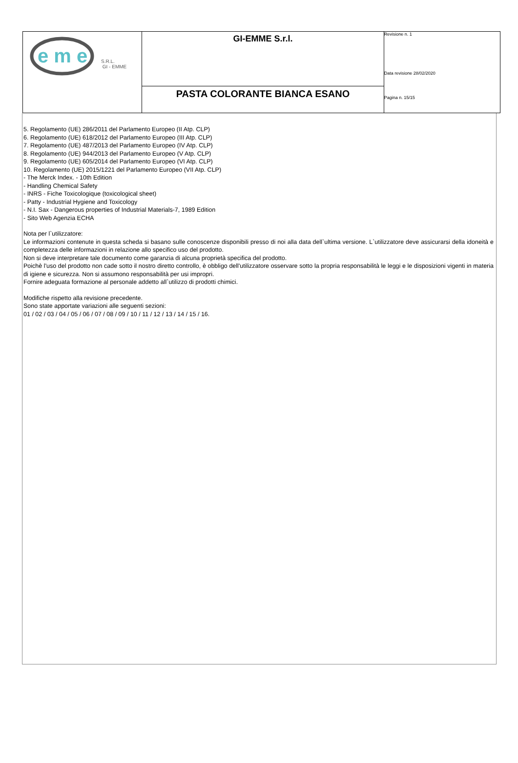| e m e S.R.L. GI - EMME | GI-EMME S.r.l. | Revisione n. 1 Data revisione 28/02/2020 Pagina n. 15/15 |
| | PASTA COLORANTE BIANCA ESANO | |
5. Regolamento (UE) 286/2011 del Parlamento Europeo (II Atp. CLP)
6. Regolamento (UE) 618/2012 del Parlamento Europeo (III Atp. CLP)
7. Regolamento (UE) 487/2013 del Parlamento Europeo (IV Atp. CLP)
8. Regolamento (UE) 944/2013 del Parlamento Europeo (V Atp. CLP)
9. Regolamento (UE) 605/2014 del Parlamento Europeo (VI Atp. CLP)
10. Regolamento (UE) 2015/1221 del Parlamento Europeo (VII Atp. CLP)
- The Merck Index. - 10th Edition
- Handling Chemical Safety
- INRS - Fiche Toxicologique (toxicological sheet)
- Patty - Industrial Hygiene and Toxicology
- N.I. Sax - Dangerous properties of Industrial Materials-7, 1989 Edition
- Sito Web Agenzia ECHA
Nota per l`utilizzatore:
Le informazioni contenute in questa scheda si basano sulle conoscenze disponibili presso di noi alla data dell`ultima versione. L`utilizzatore deve assicurarsi della idoneità e completezza delle informazioni in relazione allo specifico uso del prodotto.
Non si deve interpretare tale documento come garanzia di alcuna proprietà specifica del prodotto.
Poichè l'uso del prodotto non cade sotto il nostro diretto controllo, è obbligo dell'utilizzatore osservare sotto la propria responsabilità le leggi e le disposizioni vigenti in materia di igiene e sicurezza. Non si assumono responsabilità per usi impropri.
Fornire adeguata formazione al personale addetto all`utilizzo di prodotti chimici.
Modifiche rispetto alla revisione precedente.
Sono state apportate variazioni alle seguenti sezioni:
01 / 02 / 03 / 04 / 05 / 06 / 07 / 08 / 09 / 10 / 11 / 12 / 13 / 14 / 15 / 16.